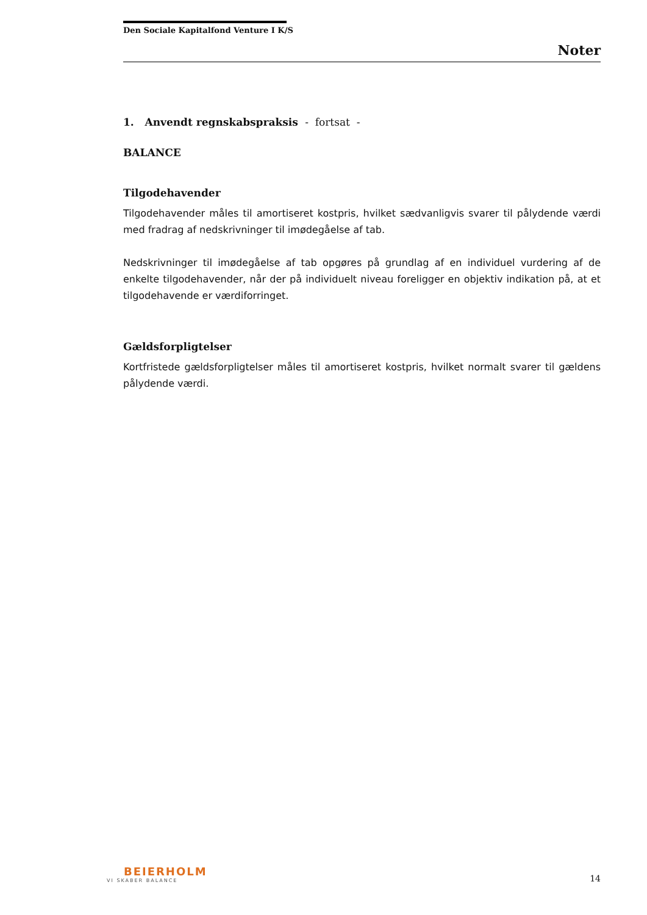Den Sociale Kapitalfond Venture I K/S
Noter
1. Anvendt regnskabspraksis - fortsat -
BALANCE
Tilgodehavender
Tilgodehavender måles til amortiseret kostpris, hvilket sædvanligvis svarer til pålydende værdi med fradrag af nedskrivninger til imødegåelse af tab.
Nedskrivninger til imødegåelse af tab opgøres på grundlag af en individuel vurdering af de enkelte tilgodehavender, når der på individuelt niveau foreligger en objektiv indikation på, at et tilgodehavende er værdiforringet.
Gældsforpligtelser
Kortfristede gældsforpligtelser måles til amortiseret kostpris, hvilket normalt svarer til gældens pålydende værdi.
BEIERHOLM
VI SKABER BALANCE
14